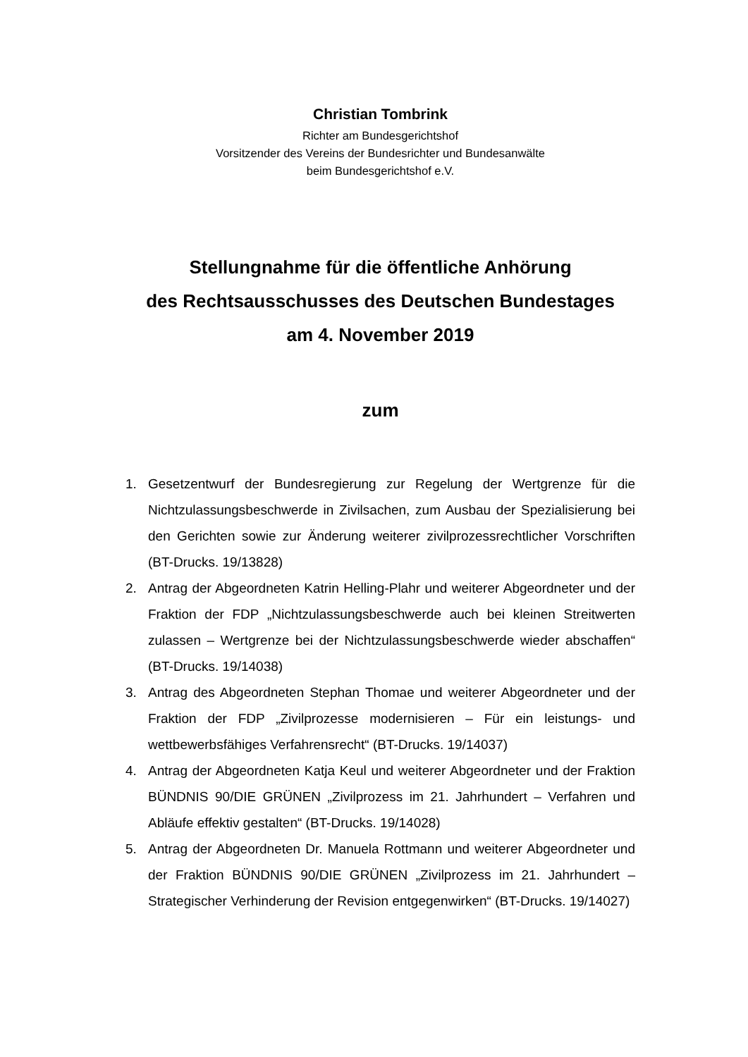Christian Tombrink
Richter am Bundesgerichtshof
Vorsitzender des Vereins der Bundesrichter und Bundesanwälte
beim Bundesgerichtshof e.V.
Stellungnahme für die öffentliche Anhörung
des Rechtsausschusses des Deutschen Bundestages
am 4. November 2019
zum
1. Gesetzentwurf der Bundesregierung zur Regelung der Wertgrenze für die Nichtzulassungsbeschwerde in Zivilsachen, zum Ausbau der Spezialisierung bei den Gerichten sowie zur Änderung weiterer zivilprozessrechtlicher Vorschriften (BT-Drucks. 19/13828)
2. Antrag der Abgeordneten Katrin Helling-Plahr und weiterer Abgeordneter und der Fraktion der FDP „Nichtzulassungsbeschwerde auch bei kleinen Streitwerten zulassen – Wertgrenze bei der Nichtzulassungsbeschwerde wieder abschaffen“ (BT-Drucks. 19/14038)
3. Antrag des Abgeordneten Stephan Thomae und weiterer Abgeordneter und der Fraktion der FDP „Zivilprozesse modernisieren – Für ein leistungs- und wettbewerbsfähiges Verfahrensrecht“ (BT-Drucks. 19/14037)
4. Antrag der Abgeordneten Katja Keul und weiterer Abgeordneter und der Fraktion BÜNDNIS 90/DIE GRÜNEN „Zivilprozess im 21. Jahrhundert – Verfahren und Abläufe effektiv gestalten“ (BT-Drucks. 19/14028)
5. Antrag der Abgeordneten Dr. Manuela Rottmann und weiterer Abgeordneter und der Fraktion BÜNDNIS 90/DIE GRÜNEN „Zivilprozess im 21. Jahrhundert – Strategischer Verhinderung der Revision entgegenwirken“ (BT-Drucks. 19/14027)